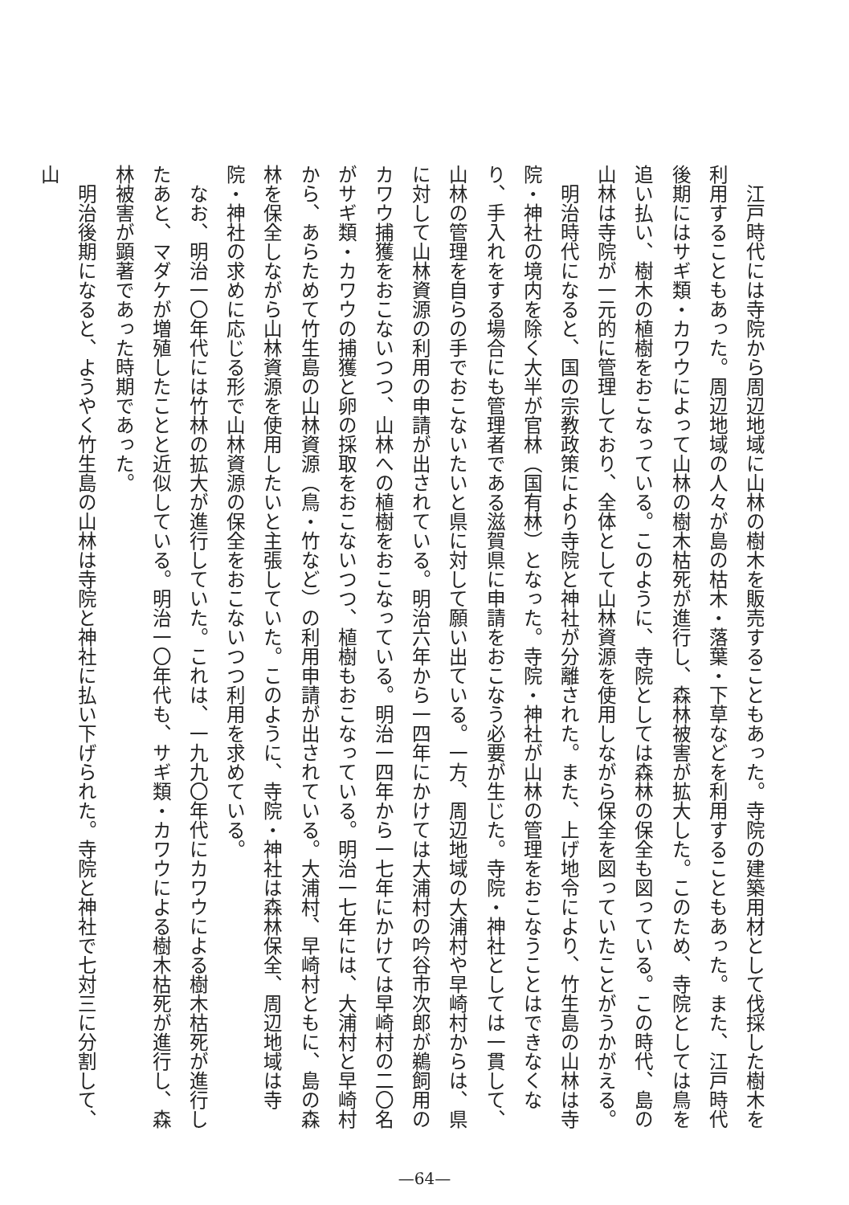江戸時代には寺院から周辺地域に山林の樹木を販売することもあった。寺院の建築用材として伐採した樹木を利用することもあった。周辺地域の人々が島の枯木・落葉・下草などを利用することもあった。また、江戸時代後期にはサギ類・カワウによって山林の樹木枯死が進行し、森林被害が拡大した。このため、寺院としては鳥を追い払い、樹木の植樹をおこなっている。このように、寺院としては森林の保全も図っている。この時代、島の山林は寺院が一元的に管理しており、全体として山林資源を使用しながら保全を図っていたことがうかがえる。
　明治時代になると、国の宗教政策により寺院と神社が分離された。また、上げ地令により、竹生島の山林は寺院・神社の境内を除く大半が官林（国有林）となった。寺院・神社が山林の管理をおこなうことはできなくなり、手入れをする場合にも管理者である滋賀県に申請をおこなう必要が生じた。寺院・神社としては一貫して、山林の管理を自らの手でおこないたいと県に対して願い出ている。一方、周辺地域の大浦村や早崎村からは、県に対して山林資源の利用の申請が出されている。明治六年から一四年にかけては大浦村の吟谷市次郎が鵜飼用のカワウ捕獲をおこないつつ、山林への植樹をおこなっている。明治一四年から一七年にかけては早崎村の二〇名がサギ類・カワウの捕獲と卵の採取をおこないつつ、植樹もおこなっている。明治一七年には、大浦村と早崎村から、あらためて竹生島の山林資源（鳥・竹など）の利用申請が出されている。大浦村、早崎村ともに、島の森林を保全しながら山林資源を使用したいと主張していた。このように、寺院・神社は森林保全、周辺地域は寺院・神社の求めに応じる形で山林資源の保全をおこないつつ利用を求めている。
　なお、明治一〇年代には竹林の拡大が進行していた。これは、一九九〇年代にカワウによる樹木枯死が進行したあと、マダケが増殖したことと近似している。明治一〇年代も、サギ類・カワウによる樹木枯死が進行し、森林被害が顕著であった時期であった。
　明治後期になると、ようやく竹生島の山林は寺院と神社に払い下げられた。寺院と神社で七対三に分割して、山
—64—